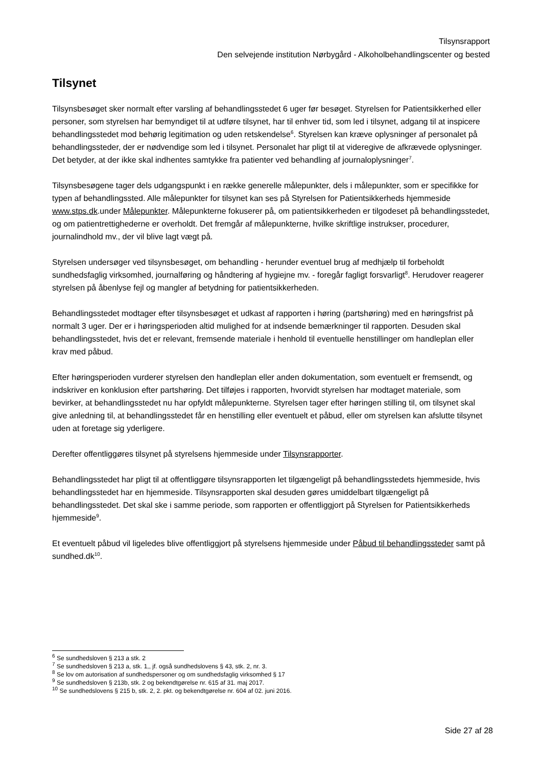Tilsynsrapport
Den selvejende institution Nørbygård - Alkoholbehandlingscenter og bested
Tilsynet
Tilsynsbesøget sker normalt efter varsling af behandlingsstedet 6 uger før besøget. Styrelsen for Patientsikkerhed eller personer, som styrelsen har bemyndiget til at udføre tilsynet, har til enhver tid, som led i tilsynet, adgang til at inspicere behandlingsstedet mod behørig legitimation og uden retskendelse<sup>6</sup>. Styrelsen kan kræve oplysninger af personalet på behandlingssteder, der er nødvendige som led i tilsynet. Personalet har pligt til at videregive de afkrævede oplysninger. Det betyder, at der ikke skal indhentes samtykke fra patienter ved behandling af journaloplysninger<sup>7</sup>.
Tilsynsbesøgene tager dels udgangspunkt i en række generelle målepunkter, dels i målepunkter, som er specifikke for typen af behandlingssted. Alle målepunkter for tilsynet kan ses på Styrelsen for Patientsikkerheds hjemmeside www.stps.dk.under Målepunkter. Målepunkterne fokuserer på, om patientsikkerheden er tilgodeset på behandlingsstedet, og om patientrettighederne er overholdt. Det fremgår af målepunkterne, hvilke skriftlige instrukser, procedurer, journalindhold mv., der vil blive lagt vægt på.
Styrelsen undersøger ved tilsynsbesøget, om behandling - herunder eventuel brug af medhjælp til forbeholdt sundhedsfaglig virksomhed, journalføring og håndtering af hygiejne mv. - foregår fagligt forsvarligt<sup>8</sup>. Herudover reagerer styrelsen på åbenlyse fejl og mangler af betydning for patientsikkerheden.
Behandlingsstedet modtager efter tilsynsbesøget et udkast af rapporten i høring (partshøring) med en høringsfrist på normalt 3 uger. Der er i høringsperioden altid mulighed for at indsende bemærkninger til rapporten. Desuden skal behandlingsstedet, hvis det er relevant, fremsende materiale i henhold til eventuelle henstillinger om handleplan eller krav med påbud.
Efter høringsperioden vurderer styrelsen den handleplan eller anden dokumentation, som eventuelt er fremsendt, og indskriver en konklusion efter partshøring. Det tilføjes i rapporten, hvorvidt styrelsen har modtaget materiale, som bevirker, at behandlingsstedet nu har opfyldt målepunkterne. Styrelsen tager efter høringen stilling til, om tilsynet skal give anledning til, at behandlingsstedet får en henstilling eller eventuelt et påbud, eller om styrelsen kan afslutte tilsynet uden at foretage sig yderligere.
Derefter offentliggøres tilsynet på styrelsens hjemmeside under Tilsynsrapporter.
Behandlingsstedet har pligt til at offentliggøre tilsynsrapporten let tilgængeligt på behandlingsstedets hjemmeside, hvis behandlingsstedet har en hjemmeside. Tilsynsrapporten skal desuden gøres umiddelbart tilgængeligt på behandlingsstedet. Det skal ske i samme periode, som rapporten er offentliggjort på Styrelsen for Patientsikkerheds hjemmeside<sup>9</sup>.
Et eventuelt påbud vil ligeledes blive offentliggjort på styrelsens hjemmeside under Påbud til behandlingssteder samt på sundhed.dk<sup>10</sup>.
<sup>6</sup> Se sundhedsloven § 213 a stk. 2
<sup>7</sup> Se sundhedsloven § 213 a, stk. 1,, jf. også sundhedslovens § 43, stk. 2, nr. 3.
<sup>8</sup> Se lov om autorisation af sundhedspersoner og om sundhedsfaglig virksomhed § 17
<sup>9</sup> Se sundhedsloven § 213b, stk. 2 og bekendtgørelse nr. 615 af 31. maj 2017.
<sup>10</sup> Se sundhedslovens § 215 b, stk. 2, 2. pkt. og bekendtgørelse nr. 604 af 02. juni 2016.
Side 27 af 28